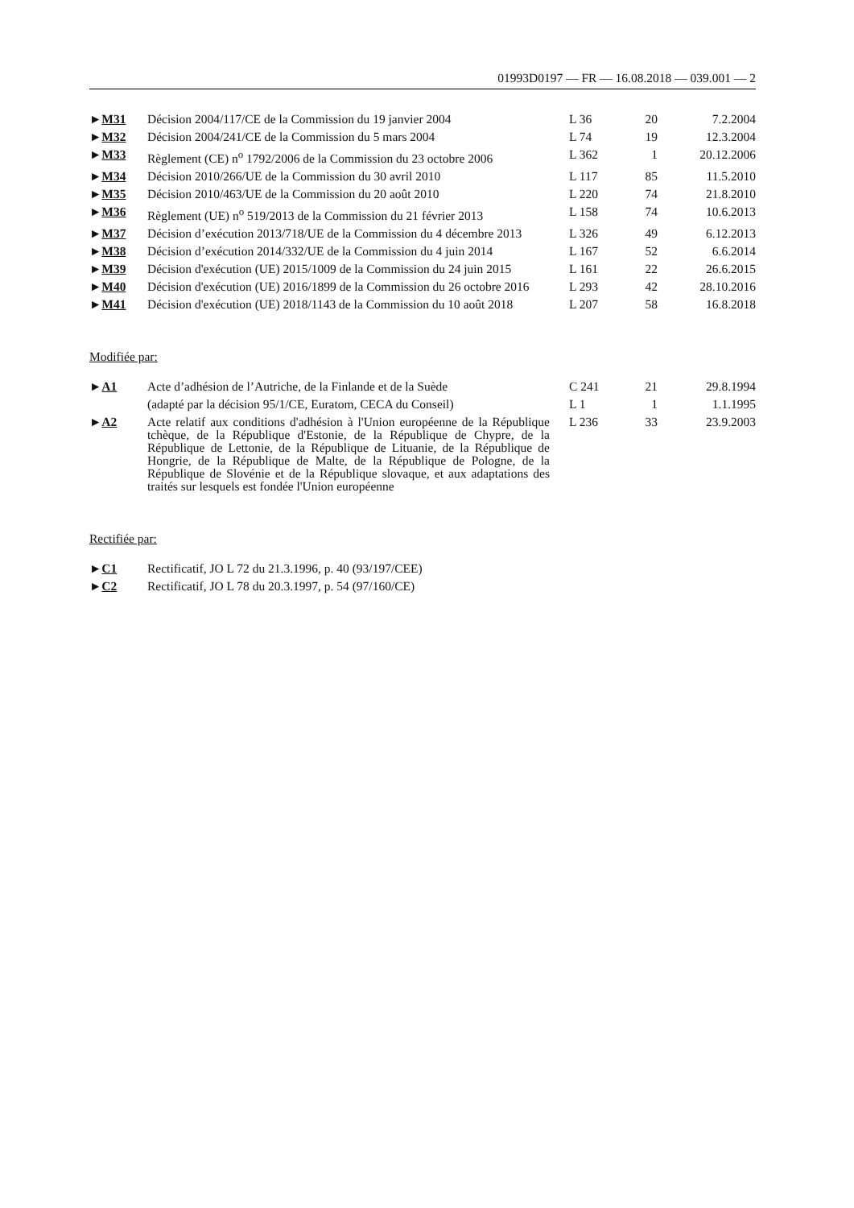01993D0197 — FR — 16.08.2018 — 039.001 — 2
| ► M31 | Décision 2004/117/CE de la Commission du 19 janvier 2004 | L 36 | 20 | 7.2.2004 |
| ► M32 | Décision 2004/241/CE de la Commission du 5 mars 2004 | L 74 | 19 | 12.3.2004 |
| ► M33 | Règlement (CE) n<sup>o</sup> 1792/2006 de la Commission du 23 octobre 2006 | L 362 | 1 | 20.12.2006 |
| ► M34 | Décision 2010/266/UE de la Commission du 30 avril 2010 | L 117 | 85 | 11.5.2010 |
| ► M35 | Décision 2010/463/UE de la Commission du 20 août 2010 | L 220 | 74 | 21.8.2010 |
| ► M36 | Règlement (UE) n<sup>o</sup> 519/2013 de la Commission du 21 février 2013 | L 158 | 74 | 10.6.2013 |
| ► M37 | Décision d’exécution 2013/718/UE de la Commission du 4 décembre 2013 | L 326 | 49 | 6.12.2013 |
| ► M38 | Décision d’exécution 2014/332/UE de la Commission du 4 juin 2014 | L 167 | 52 | 6.6.2014 |
| ► M39 | Décision d'exécution (UE) 2015/1009 de la Commission du 24 juin 2015 | L 161 | 22 | 26.6.2015 |
| ► M40 | Décision d'exécution (UE) 2016/1899 de la Commission du 26 octobre 2016 | L 293 | 42 | 28.10.2016 |
| ► M41 | Décision d'exécution (UE) 2018/1143 de la Commission du 10 août 2018 | L 207 | 58 | 16.8.2018 |
Modifiée par:
| ► A1 | Acte d’adhésion de l’Autriche, de la Finlande et de la Suède | C 241 | 21 | 29.8.1994 |
| | (adapté par la décision 95/1/CE, Euratom, CECA du Conseil) | L 1 | 1 | 1.1.1995 |
| ► A2 | Acte relatif aux conditions d'adhésion à l'Union européenne de la République tchèque, de la République d'Estonie, de la République de Chypre, de la République de Lettonie, de la République de Lituanie, de la République de Hongrie, de la République de Malte, de la République de Pologne, de la République de Slovénie et de la République slovaque, et aux adaptations des traités sur lesquels est fondée l'Union européenne | L 236 | 33 | 23.9.2003 |
Rectifiée par:
| ► C1 | Rectificatif, JO L 72 du 21.3.1996, p. 40 (93/197/CEE) |
| ► C2 | Rectificatif, JO L 78 du 20.3.1997, p. 54 (97/160/CE) |